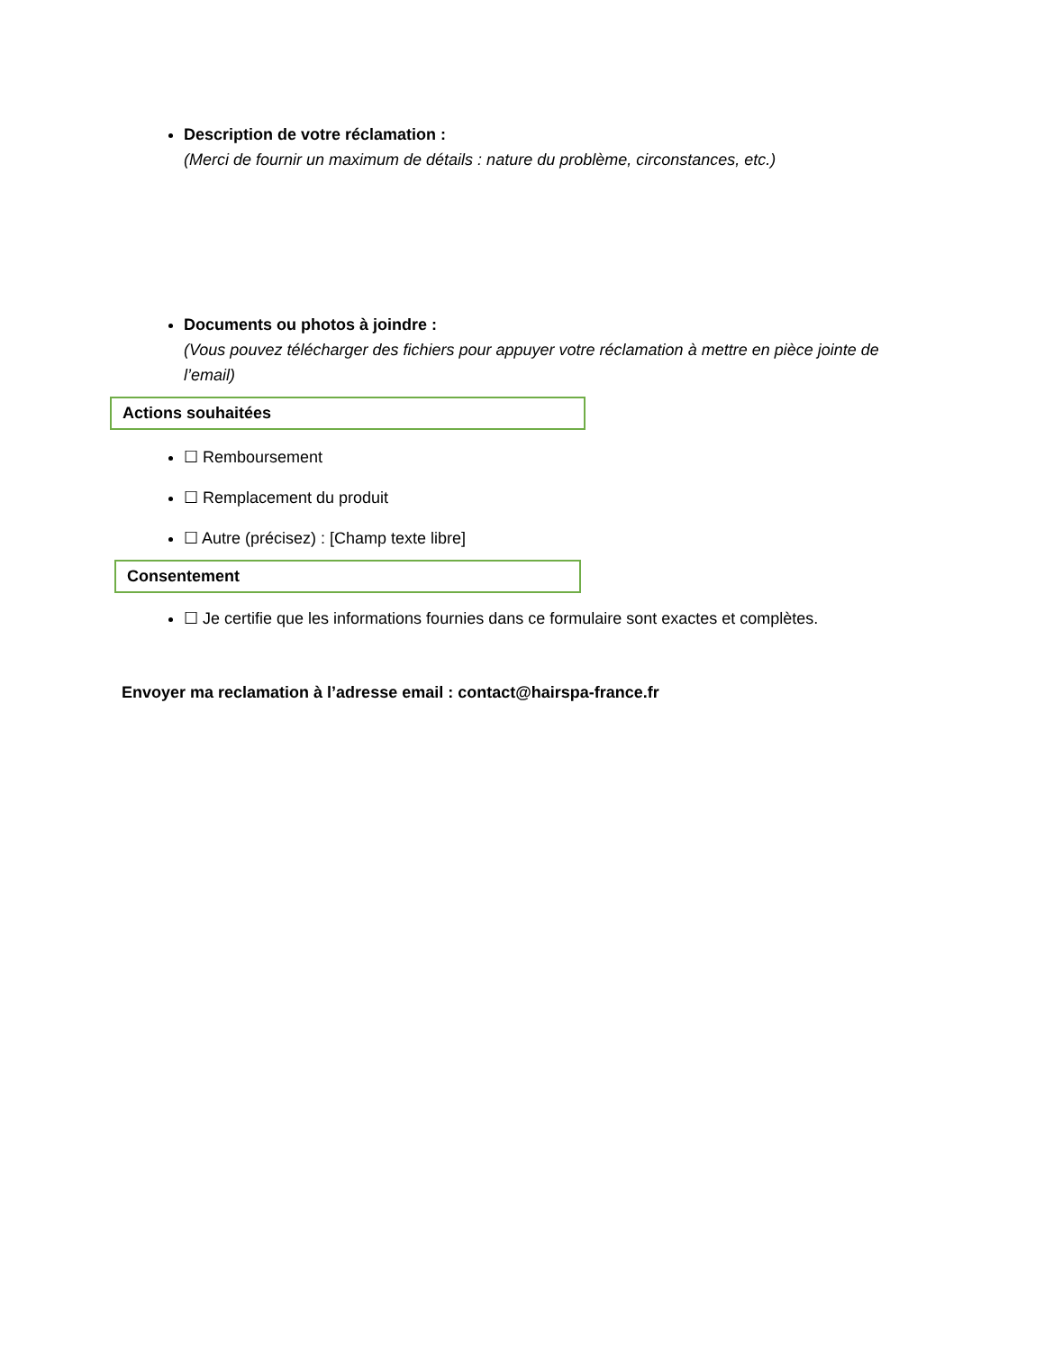Description de votre réclamation :
(Merci de fournir un maximum de détails : nature du problème, circonstances, etc.)
Documents ou photos à joindre :
(Vous pouvez télécharger des fichiers pour appuyer votre réclamation à mettre en pièce jointe de l’email)
Actions souhaitées
☐ Remboursement
☐ Remplacement du produit
☐ Autre (précisez) : [Champ texte libre]
Consentement
☐ Je certifie que les informations fournies dans ce formulaire sont exactes et complètes.
Envoyer ma reclamation à l’adresse email : contact@hairspa-france.fr